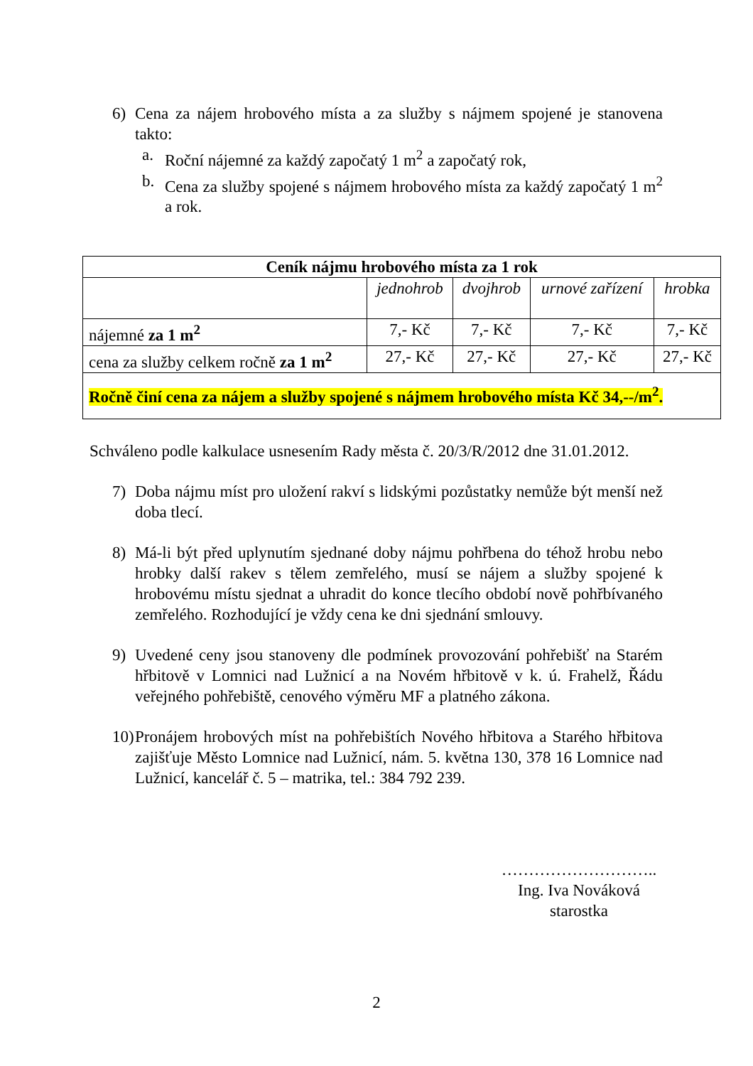6) Cena za nájem hrobového místa a za služby s nájmem spojené je stanovena takto:
a. Roční nájemné za každý započatý 1 m<sup>2</sup> a započatý rok,
b. Cena za služby spojené s nájmem hrobového místa za každý započatý 1 m<sup>2</sup> a rok.
| Ceník nájmu hrobového místa za 1 rok | | | | |
| --- | --- | --- | --- | --- |
| | jednohrob | dvojhrob | urnové zařízení | hrobka |
| nájemné za 1 m<sup>2</sup> | 7,- Kč | 7,- Kč | 7,- Kč | 7,- Kč |
| cena za služby celkem ročně za 1 m<sup>2</sup> | 27,- Kč | 27,- Kč | 27,- Kč | 27,- Kč |
| Ročně činí cena za nájem a služby spojené s nájmem hrobového místa Kč 34,--/m<sup>2</sup>. | | | | |
Schváleno podle kalkulace usnesením Rady města č. 20/3/R/2012 dne 31.01.2012.
7) Doba nájmu míst pro uložení rakví s lidskými pozůstatky nemůže být menší než doba tlecí.
8) Má-li být před uplynutím sjednané doby nájmu pohřbena do téhož hrobu nebo hrobky další rakev s tělem zemřelého, musí se nájem a služby spojené k hrobovému místu sjednat a uhradit do konce tlecího období nově pohřbívaného zemřelého. Rozhodující je vždy cena ke dni sjednání smlouvy.
9) Uvedené ceny jsou stanoveny dle podmínek provozování pohřebišť na Starém hřbitově v Lomnici nad Lužnicí a na Novém hřbitově v k. ú. Frahelž, Řádu veřejného pohřebiště, cenového výměru MF a platného zákona.
10)
Pronájem hrobových míst na pohřebištích Nového hřbitova a Starého hřbitova zajišťuje Město Lomnice nad Lužnicí, nám. 5. května 130, 378 16 Lomnice nad Lužnicí, kancelář č. 5 – matrika, tel.: 384 792 239.
………………………..
Ing. Iva Nováková
starostka
2